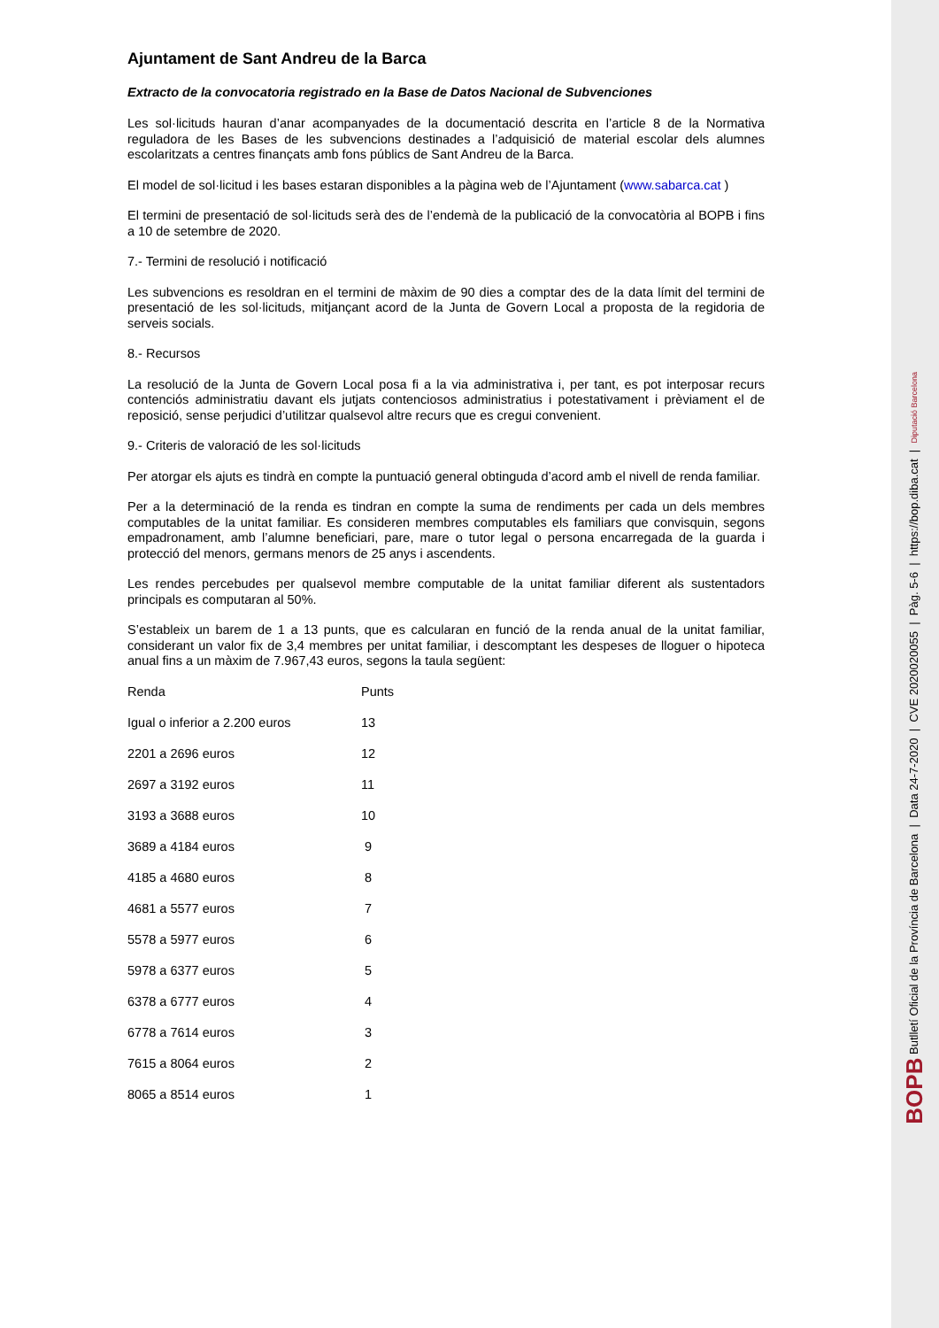Ajuntament de Sant Andreu de la Barca
Extracto de la convocatoria registrado en la Base de Datos Nacional de Subvenciones
Les sol·licituds hauran d’anar acompanyades de la documentació descrita en l’article 8 de la Normativa reguladora de les Bases de les subvencions destinades a l’adquisició de material escolar dels alumnes escolaritzats a centres finançats amb fons públics de Sant Andreu de la Barca.
El model de sol·licitud i les bases estaran disponibles a la pàgina web de l’Ajuntament (www.sabarca.cat )
El termini de presentació de sol·licituds serà des de l’endemà de la publicació de la convocatòria al BOPB i fins a 10 de setembre de 2020.
7.- Termini de resolució i notificació
Les subvencions es resoldran en el termini de màxim de 90 dies a comptar des de la data límit del termini de presentació de les sol·licituds, mitjançant acord de la Junta de Govern Local a proposta de la regidoria de serveis socials.
8.- Recursos
La resolució de la Junta de Govern Local posa fi a la via administrativa i, per tant, es pot interposar recurs contenciós administratiu davant els jutjats contenciosos administratius i potestativament i prèviament el de reposició, sense perjudici d’utilitzar qualsevol altre recurs que es cregui convenient.
9.- Criteris de valoració de les sol·licituds
Per atorgar els ajuts es tindrà en compte la puntuació general obtinguda d’acord amb el nivell de renda familiar.
Per a la determinació de la renda es tindran en compte la suma de rendiments per cada un dels membres computables de la unitat familiar. Es consideren membres computables els familiars que convisquin, segons empadronament, amb l’alumne beneficiari, pare, mare o tutor legal o persona encarregada de la guarda i protecció del menors, germans menors de 25 anys i ascendents.
Les rendes percebudes per qualsevol membre computable de la unitat familiar diferent als sustentadors principals es computaran al 50%.
S’estableix un barem de 1 a 13 punts, que es calcularan en funció de la renda anual de la unitat familiar, considerant un valor fix de 3,4 membres per unitat familiar, i descomptant les despeses de lloguer o hipoteca anual fins a un màxim de 7.967,43 euros, segons la taula següent:
| Renda | Punts |
| Igual o inferior a 2.200 euros | 13 |
| 2201 a 2696 euros | 12 |
| 2697 a 3192 euros | 11 |
| 3193 a 3688 euros | 10 |
| 3689 a 4184 euros | 9 |
| 4185 a 4680 euros | 8 |
| 4681 a 5577 euros | 7 |
| 5578 a 5977 euros | 6 |
| 5978 a 6377 euros | 5 |
| 6378 a 6777 euros | 4 |
| 6778 a 7614 euros | 3 |
| 7615 a 8064 euros | 2 |
| 8065 a 8514 euros | 1 |
BOPB Butlletí Oficial de la Província de Barcelona | Data 24-7-2020 | CVE 2020020055 | Pàg. 5-6 | https://bop.diba.cat | Diputació Barcelona